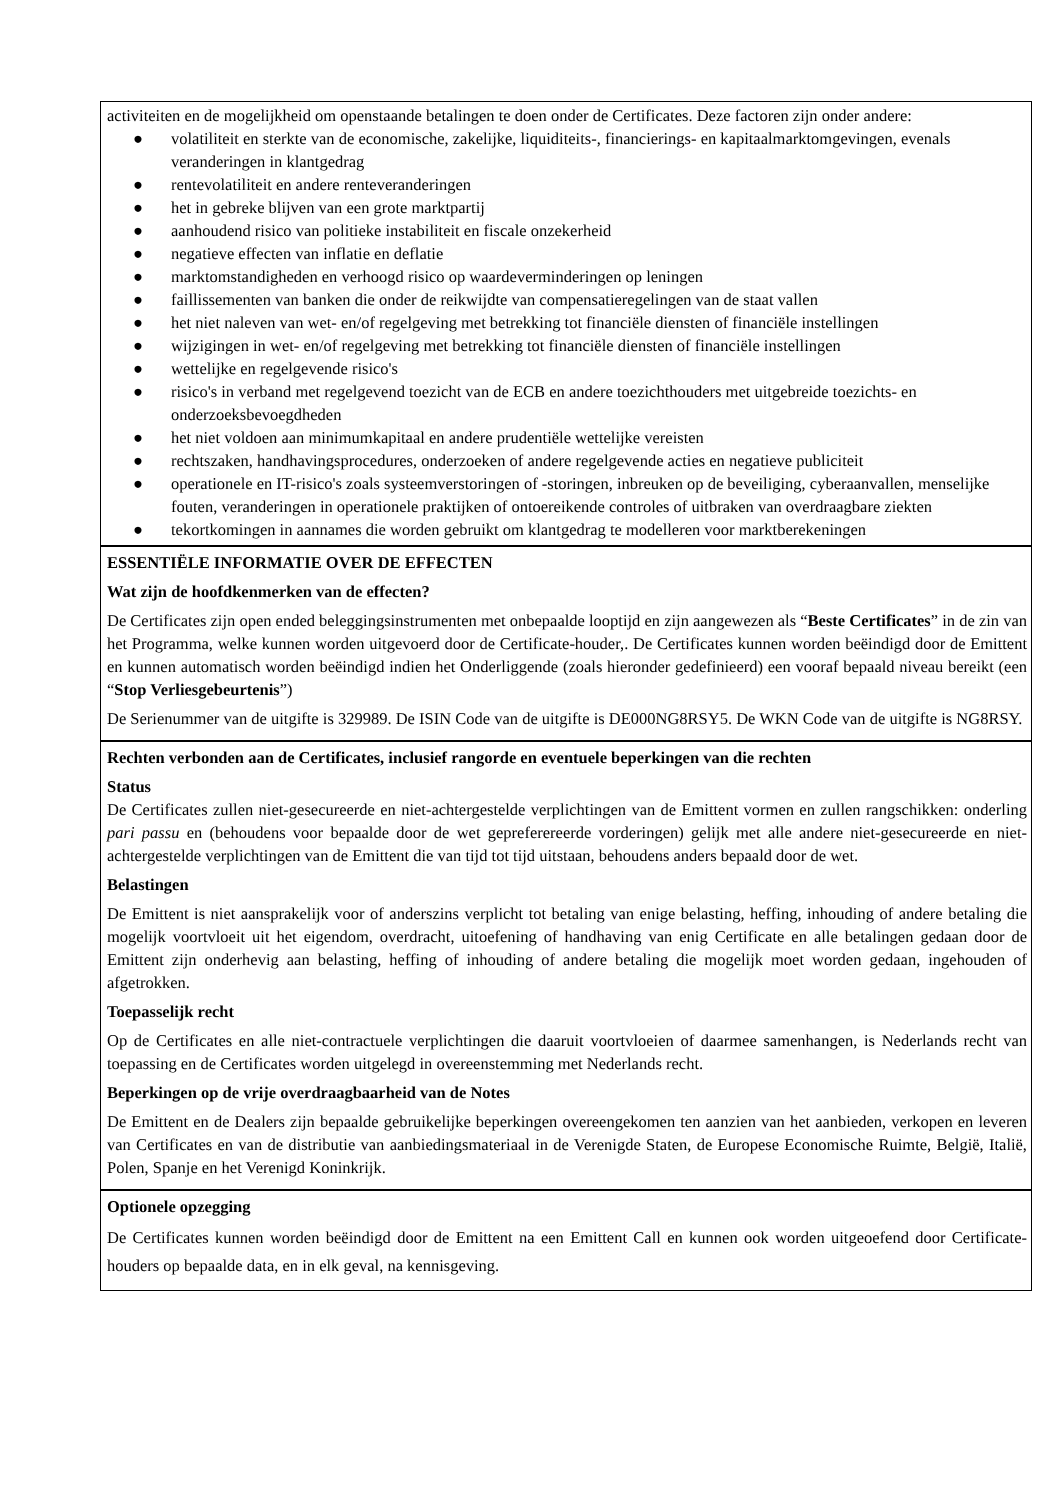activiteiten en de mogelijkheid om openstaande betalingen te doen onder de Certificates. Deze factoren zijn onder andere:
● volatiliteit en sterkte van de economische, zakelijke, liquiditeits-, financierings- en kapitaalmarktomgevingen, evenals veranderingen in klantgedrag
● rentevolatiliteit en andere renteveranderingen
● het in gebreke blijven van een grote marktpartij
● aanhoudend risico van politieke instabiliteit en fiscale onzekerheid
● negatieve effecten van inflatie en deflatie
● marktomstandigheden en verhoogd risico op waardeverminderingen op leningen
● faillissementen van banken die onder de reikwijdte van compensatieregelingen van de staat vallen
● het niet naleven van wet- en/of regelgeving met betrekking tot financiële diensten of financiële instellingen
● wijzigingen in wet- en/of regelgeving met betrekking tot financiële diensten of financiële instellingen
● wettelijke en regelgevende risico's
● risico's in verband met regelgevend toezicht van de ECB en andere toezichthouders met uitgebreide toezichts- en onderzoeksbevoegdheden
● het niet voldoen aan minimumkapitaal en andere prudentiële wettelijke vereisten
● rechtszaken, handhavingsprocedures, onderzoeken of andere regelgevende acties en negatieve publiciteit
● operationele en IT-risico's zoals systeemverstoringen of -storingen, inbreuken op de beveiliging, cyberaanvallen, menselijke fouten, veranderingen in operationele praktijken of ontoereikende controles of uitbraken van overdraagbare ziekten
● tekortkomingen in aannames die worden gebruikt om klantgedrag te modelleren voor marktberekeningen
ESSENTIËLE INFORMATIE OVER DE EFFECTEN
Wat zijn de hoofdkenmerken van de effecten?
De Certificates zijn open ended beleggingsinstrumenten met onbepaalde looptijd en zijn aangewezen als “Beste Certificates” in de zin van het Programma, welke kunnen worden uitgevoerd door de Certificate-houder,. De Certificates kunnen worden beëindigd door de Emittent en kunnen automatisch worden beëindigd indien het Onderliggende (zoals hieronder gedefinieerd) een vooraf bepaald niveau bereikt (een “Stop Verliesgebeurtenis”)
De Serienummer van de uitgifte is 329989. De ISIN Code van de uitgifte is DE000NG8RSY5. De WKN Code van de uitgifte is NG8RSY.
Rechten verbonden aan de Certificates, inclusief rangorde en eventuele beperkingen van die rechten
Status
De Certificates zullen niet-gesecureerde en niet-achtergestelde verplichtingen van de Emittent vormen en zullen rangschikken: onderling pari passu en (behoudens voor bepaalde door de wet gepreferereerde vorderingen) gelijk met alle andere niet-gesecureerde en niet-achtergestelde verplichtingen van de Emittent die van tijd tot tijd uitstaan, behoudens anders bepaald door de wet.
Belastingen
De Emittent is niet aansprakelijk voor of anderszins verplicht tot betaling van enige belasting, heffing, inhouding of andere betaling die mogelijk voortvloeit uit het eigendom, overdracht, uitoefening of handhaving van enig Certificate en alle betalingen gedaan door de Emittent zijn onderhevig aan belasting, heffing of inhouding of andere betaling die mogelijk moet worden gedaan, ingehouden of afgetrokken.
Toepasselijk recht
Op de Certificates en alle niet-contractuele verplichtingen die daaruit voortvloeien of daarmee samenhangen, is Nederlands recht van toepassing en de Certificates worden uitgelegd in overeenstemming met Nederlands recht.
Beperkingen op de vrije overdraagbaarheid van de Notes
De Emittent en de Dealers zijn bepaalde gebruikelijke beperkingen overeengekomen ten aanzien van het aanbieden, verkopen en leveren van Certificates en van de distributie van aanbiedingsmateriaal in de Verenigde Staten, de Europese Economische Ruimte, België, Italië, Polen, Spanje en het Verenigd Koninkrijk.
Optionele opzegging
De Certificates kunnen worden beëindigd door de Emittent na een Emittent Call en kunnen ook worden uitgeoefend door Certificate-houders op bepaalde data, en in elk geval, na kennisgeving.